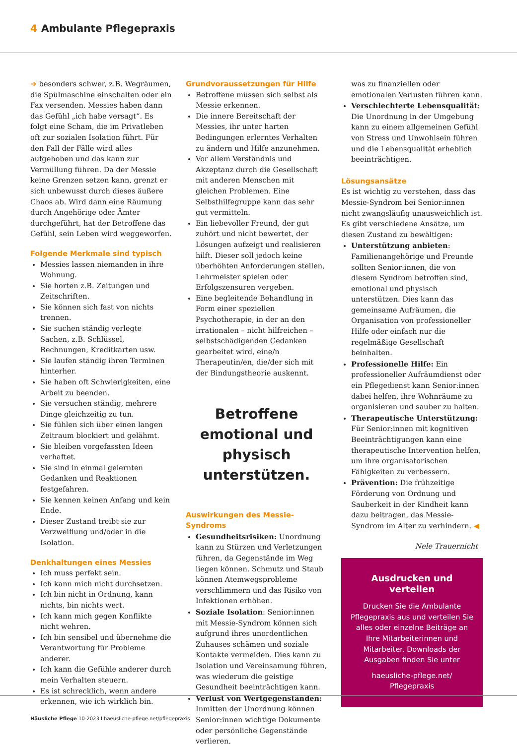4 Ambulante Pflegepraxis
➔ besonders schwer, z.B. Wegräumen, die Spülmaschine einschalten oder ein Fax versenden. Messies haben dann das Gefühl „ich habe versagt“. Es folgt eine Scham, die im Privatleben oft zur sozialen Isolation führt. Für den Fall der Fälle wird alles aufgehoben und das kann zur Vermüllung führen. Da der Messie keine Grenzen setzen kann, grenzt er sich unbewusst durch dieses äußere Chaos ab. Wird dann eine Räumung durch Angehörige oder Ämter durchgeführt, hat der Betroffene das Gefühl, sein Leben wird weggeworfen.
Folgende Merkmale sind typisch
Messies lassen niemanden in ihre Wohnung.
Sie horten z.B. Zeitungen und Zeitschriften.
Sie können sich fast von nichts trennen.
Sie suchen ständig verlegte Sachen, z.B. Schlüssel, Rechnungen, Kreditkarten usw.
Sie laufen ständig ihren Terminen hinterher.
Sie haben oft Schwierigkeiten, eine Arbeit zu beenden.
Sie versuchen ständig, mehrere Dinge gleichzeitig zu tun.
Sie fühlen sich über einen langen Zeitraum blockiert und gelähmt.
Sie bleiben vorgefassten Ideen verhaftet.
Sie sind in einmal gelernten Gedanken und Reaktionen festgefahren.
Sie kennen keinen Anfang und kein Ende.
Dieser Zustand treibt sie zur Verzweiflung und/oder in die Isolation.
Denkhaltungen eines Messies
Ich muss perfekt sein.
Ich kann mich nicht durchsetzen.
Ich bin nicht in Ordnung, kann nichts, bin nichts wert.
Ich kann mich gegen Konflikte nicht wehren.
Ich bin sensibel und übernehme die Verantwortung für Probleme anderer.
Ich kann die Gefühle anderer durch mein Verhalten steuern.
Es ist schrecklich, wenn andere erkennen, wie ich wirklich bin.
Grundvoraussetzungen für Hilfe
Betroffene müssen sich selbst als Messie erkennen.
Die innere Bereitschaft der Messies, ihr unter harten Bedingungen erlerntes Verhalten zu ändern und Hilfe anzunehmen.
Vor allem Verständnis und Akzeptanz durch die Gesellschaft mit anderen Menschen mit gleichen Problemen. Eine Selbsthilfegruppe kann das sehr gut vermitteln.
Ein liebevoller Freund, der gut zuhört und nicht bewertet, der Lösungen aufzeigt und realisieren hilft. Dieser soll jedoch keine überhöhten Anforderungen stellen, Lehrmeister spielen oder Erfolgszensuren vergeben.
Eine begleitende Behandlung in Form einer speziellen Psychotherapie, in der an den irrationalen – nicht hilfreichen – selbstschädigenden Gedanken gearbeitet wird, eine/n Therapeutin/en, die/der sich mit der Bindungstheorie auskennt.
Betroffene emotional und physisch unterstützen.
Auswirkungen des Messie-Syndroms
Gesundheitsrisiken: Unordnung kann zu Stürzen und Verletzungen führen, da Gegenstände im Weg liegen können. Schmutz und Staub können Atemwegsprobleme verschlimmern und das Risiko von Infektionen erhöhen.
Soziale Isolation: Senior:innen mit Messie-Syndrom können sich aufgrund ihres unordentlichen Zuhauses schämen und soziale Kontakte vermeiden. Dies kann zu Isolation und Vereinsamung führen, was wiederum die geistige Gesundheit beeinträchtigen kann.
Verlust von Wertgegenständen: Inmitten der Unordnung können Senior:innen wichtige Dokumente oder persönliche Gegenstände verlieren,
was zu finanziellen oder emotionalen Verlusten führen kann.
Verschlechterte Lebensqualität: Die Unordnung in der Umgebung kann zu einem allgemeinen Gefühl von Stress und Unwohlsein führen und die Lebensqualität erheblich beeinträchtigen.
Lösungsansätze
Es ist wichtig zu verstehen, dass das Messie-Syndrom bei Senior:innen nicht zwangsläufig unausweichlich ist. Es gibt verschiedene Ansätze, um diesen Zustand zu bewältigen:
Unterstützung anbieten: Familienangehörige und Freunde sollten Senior:innen, die von diesem Syndrom betroffen sind, emotional und physisch unterstützen. Dies kann das gemeinsame Aufräumen, die Organisation von professioneller Hilfe oder einfach nur die regelmäßige Gesellschaft beinhalten.
Professionelle Hilfe: Ein professioneller Aufräumdienst oder ein Pflegedienst kann Senior:innen dabei helfen, ihre Wohnräume zu organisieren und sauber zu halten.
Therapeutische Unterstützung: Für Senior:innen mit kognitiven Beeinträchtigungen kann eine therapeutische Intervention helfen, um ihre organisatorischen Fähigkeiten zu verbessern.
Prävention: Die frühzeitige Förderung von Ordnung und Sauberkeit in der Kindheit kann dazu beitragen, das Messie-Syndrom im Alter zu verhindern. ◀
Nele Trauernicht
Ausdrucken und verteilen
Drucken Sie die Ambulante Pflegepraxis aus und verteilen Sie alles oder einzelne Beiträge an Ihre Mitarbeiterinnen und Mitarbeiter. Downloads der Ausgaben finden Sie unter
haeusliche-pflege.net/ Pflegepraxis
Häusliche Pflege 10-2023 I haeusliche-pflege.net/pflegepraxis